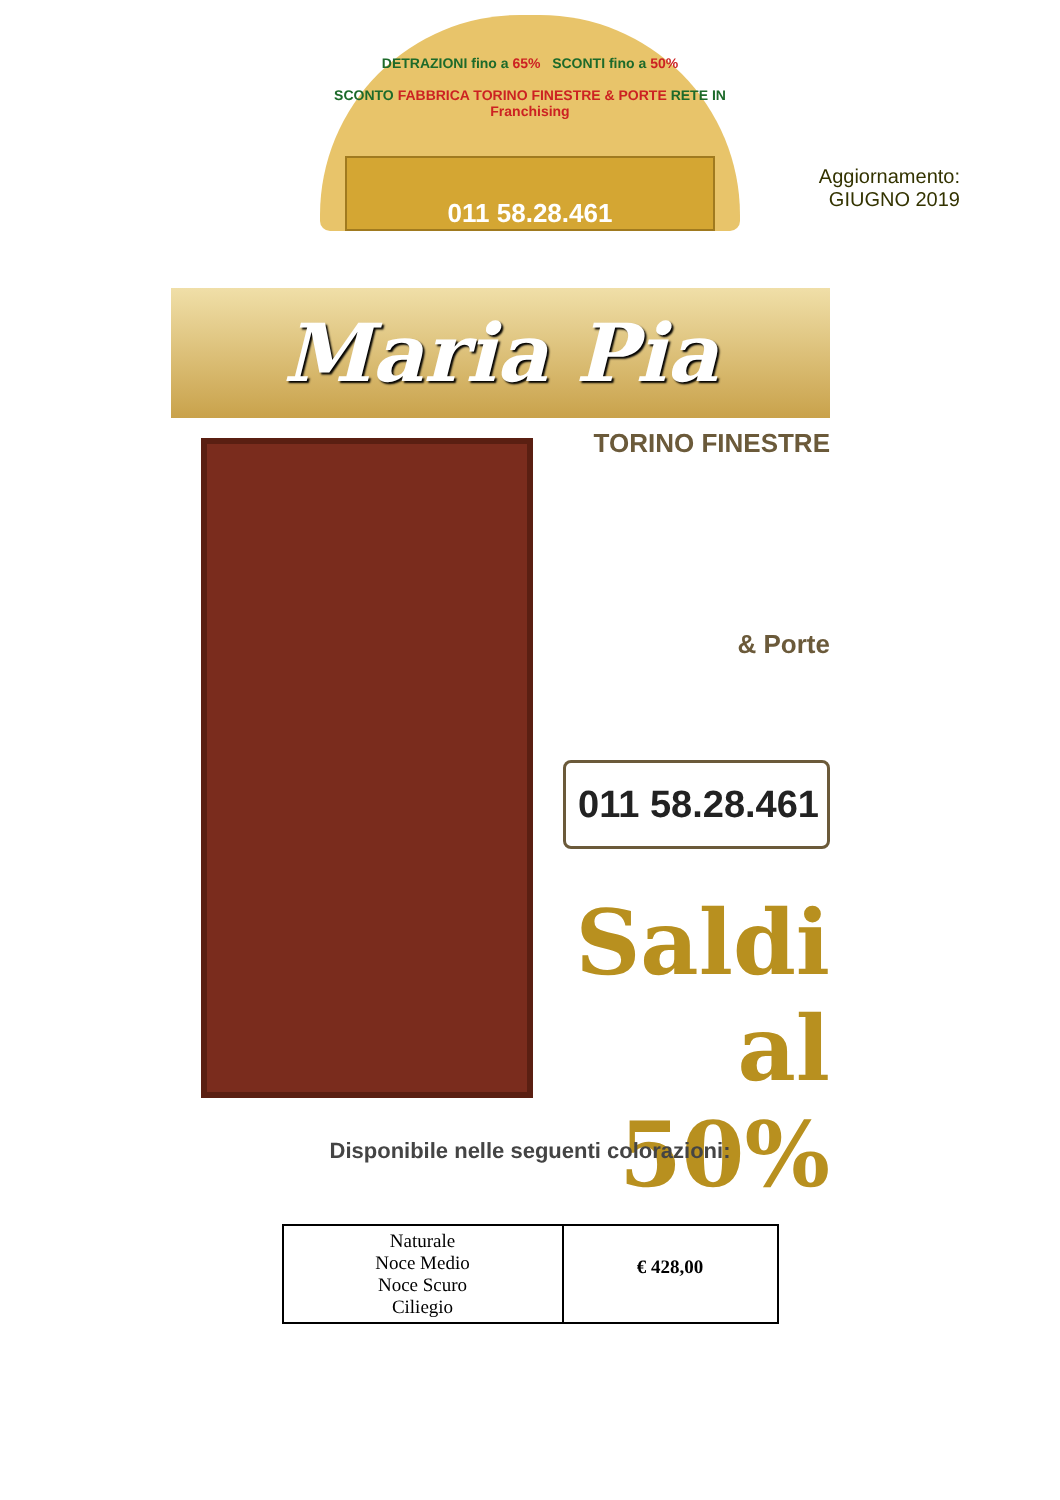DETRAZIONI fino a 65% SCONTI fino a 50%
SCONTO FABBRICA TORINO FINESTRE & PORTE RETE IN Franchising
011 58.28.461
Aggiornamento:
GIUGNO 2019
Maria Pia
TORINO FINESTRE
& Porte
011 58.28.461
Saldi
al 50%
Disponibile nelle seguenti colorazioni:
| Naturale Noce Medio Noce Scuro Ciliegio | € 428,00 |